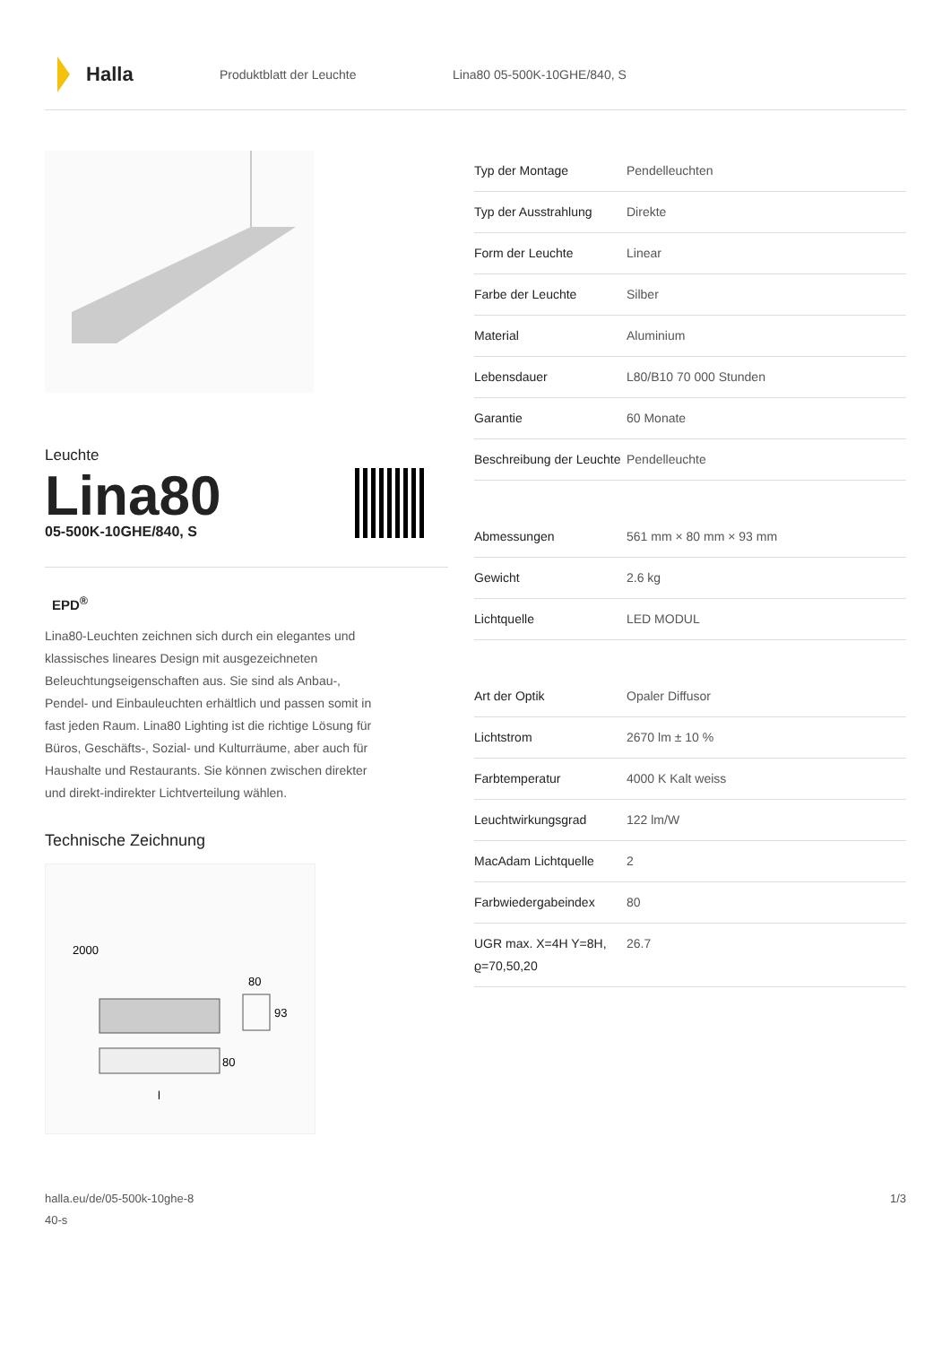Halla
Produktblatt der Leuchte Lina80 05-500K-10GHE/840, S
Leuchte
Lina80
05-500K-10GHE/840, S
EPD<sup>®</sup>
Lina80-Leuchten zeichnen sich durch ein elegantes und klassisches lineares Design mit ausgezeichneten Beleuchtungseigenschaften aus. Sie sind als Anbau-, Pendel- und Einbauleuchten erhältlich und passen somit in fast jeden Raum. Lina80 Lighting ist die richtige Lösung für Büros, Geschäfts-, Sozial- und Kulturräume, aber auch für Haushalte und Restaurants. Sie können zwischen direkter und direkt-indirekter Lichtverteilung wählen.
Technische Zeichnung
2000
80
93
80
l
| Typ der Montage | Pendelleuchten |
| Typ der Ausstrahlung | Direkte |
| Form der Leuchte | Linear |
| Farbe der Leuchte | Silber |
| Material | Aluminium |
| Lebensdauer | L80/B10 70 000 Stunden |
| Garantie | 60 Monate |
| Beschreibung der Leuchte | Pendelleuchte |
| Abmessungen | 561 mm × 80 mm × 93 mm |
| Gewicht | 2.6 kg |
| Lichtquelle | LED MODUL |
| Art der Optik | Opaler Diffusor |
| Lichtstrom | 2670 lm ± 10 % |
| Farbtemperatur | 4000 K Kalt weiss |
| Leuchtwirkungsgrad | 122 lm/W |
| MacAdam Lichtquelle | 2 |
| Farbwiedergabeindex | 80 |
| UGR max. X=4H Y=8H, ϱ=70,50,20 | 26.7 |
halla.eu/de/05-500k-10ghe-8
40-s
1/3